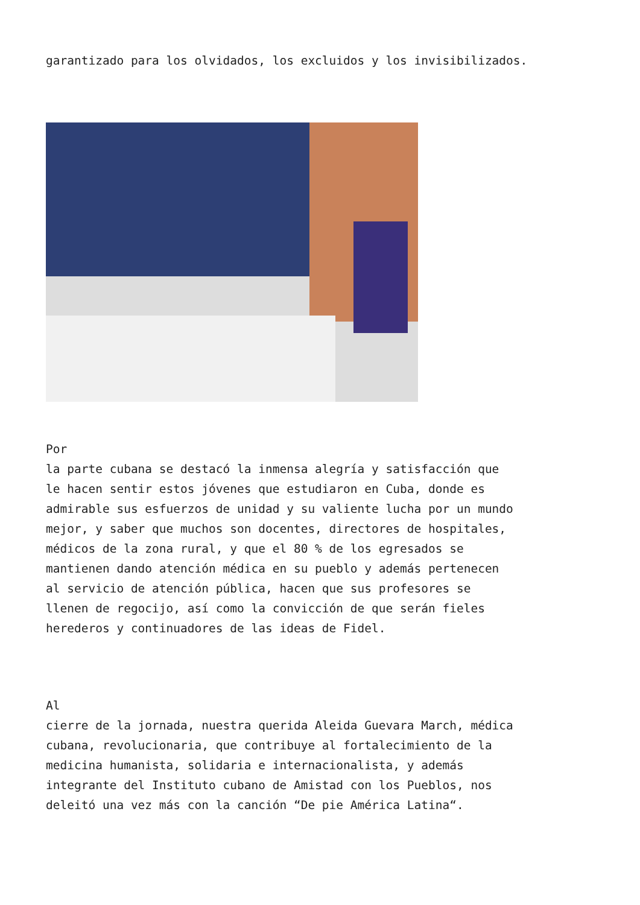garantizado para los olvidados, los excluidos y los invisibilizados.
Por
la parte cubana se destacó la inmensa alegría y satisfacción que
le hacen sentir estos jóvenes que estudiaron en Cuba, donde es
admirable sus esfuerzos de unidad y su valiente lucha por un mundo
mejor, y saber que muchos son docentes, directores de hospitales,
médicos de la zona rural, y que el 80 % de los egresados se
mantienen dando atención médica en su pueblo y además pertenecen
al servicio de atención pública, hacen que sus profesores se
llenen de regocijo, así como la convicción de que serán fieles
herederos y continuadores de las ideas de Fidel.
Al
cierre de la jornada, nuestra querida Aleida Guevara March, médica
cubana, revolucionaria, que contribuye al fortalecimiento de la
medicina humanista, solidaria e internacionalista, y además
integrante del Instituto cubano de Amistad con los Pueblos, nos
deleitó una vez más con la canción “De pie América Latina“.